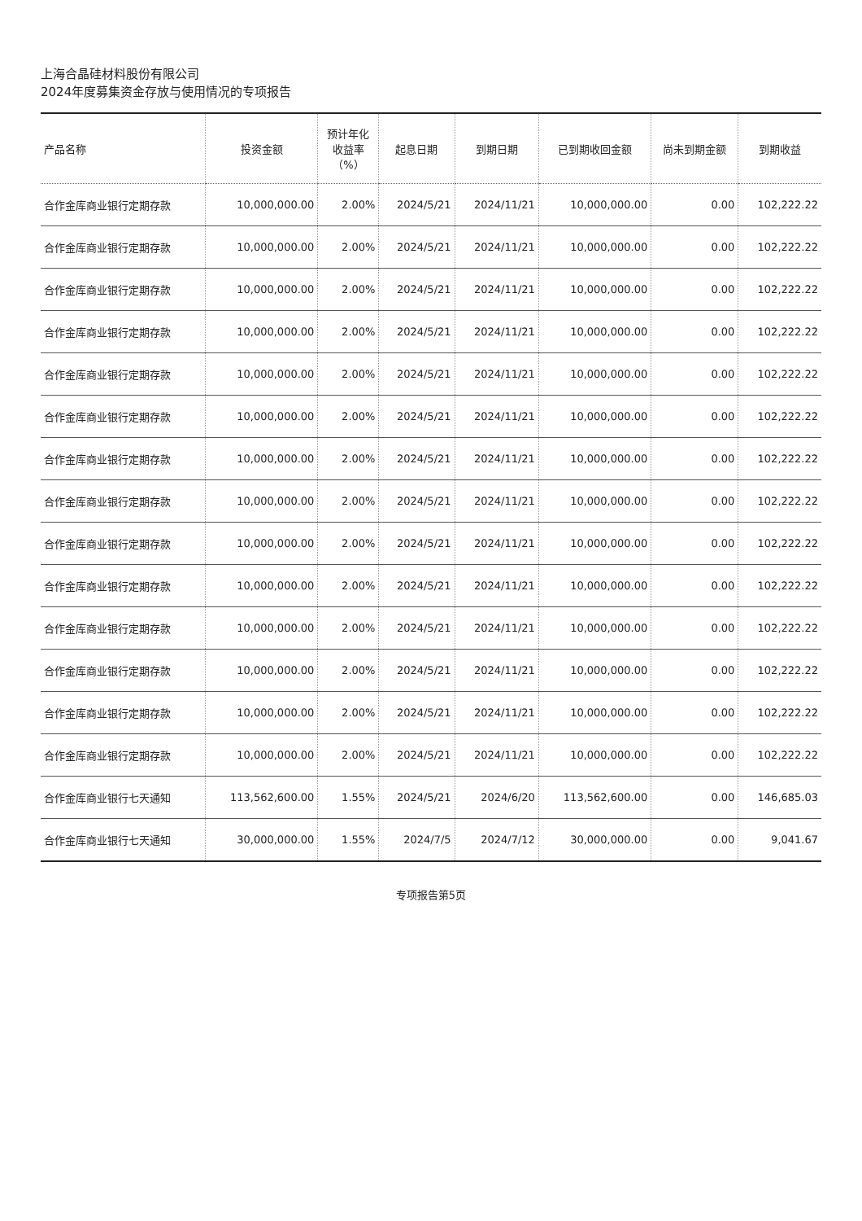上海合晶硅材料股份有限公司
2024年度募集资金存放与使用情况的专项报告
| 产品名称 | 投资金额 | 预计年化 收益率 （%） | 起息日期 | 到期日期 | 已到期收回金额 | 尚未到期金额 | 到期收益 |
| --- | --- | --- | --- | --- | --- | --- | --- |
| 合作金库商业银行定期存款 | 10,000,000.00 | 2.00% | 2024/5/21 | 2024/11/21 | 10,000,000.00 | 0.00 | 102,222.22 |
| 合作金库商业银行定期存款 | 10,000,000.00 | 2.00% | 2024/5/21 | 2024/11/21 | 10,000,000.00 | 0.00 | 102,222.22 |
| 合作金库商业银行定期存款 | 10,000,000.00 | 2.00% | 2024/5/21 | 2024/11/21 | 10,000,000.00 | 0.00 | 102,222.22 |
| 合作金库商业银行定期存款 | 10,000,000.00 | 2.00% | 2024/5/21 | 2024/11/21 | 10,000,000.00 | 0.00 | 102,222.22 |
| 合作金库商业银行定期存款 | 10,000,000.00 | 2.00% | 2024/5/21 | 2024/11/21 | 10,000,000.00 | 0.00 | 102,222.22 |
| 合作金库商业银行定期存款 | 10,000,000.00 | 2.00% | 2024/5/21 | 2024/11/21 | 10,000,000.00 | 0.00 | 102,222.22 |
| 合作金库商业银行定期存款 | 10,000,000.00 | 2.00% | 2024/5/21 | 2024/11/21 | 10,000,000.00 | 0.00 | 102,222.22 |
| 合作金库商业银行定期存款 | 10,000,000.00 | 2.00% | 2024/5/21 | 2024/11/21 | 10,000,000.00 | 0.00 | 102,222.22 |
| 合作金库商业银行定期存款 | 10,000,000.00 | 2.00% | 2024/5/21 | 2024/11/21 | 10,000,000.00 | 0.00 | 102,222.22 |
| 合作金库商业银行定期存款 | 10,000,000.00 | 2.00% | 2024/5/21 | 2024/11/21 | 10,000,000.00 | 0.00 | 102,222.22 |
| 合作金库商业银行定期存款 | 10,000,000.00 | 2.00% | 2024/5/21 | 2024/11/21 | 10,000,000.00 | 0.00 | 102,222.22 |
| 合作金库商业银行定期存款 | 10,000,000.00 | 2.00% | 2024/5/21 | 2024/11/21 | 10,000,000.00 | 0.00 | 102,222.22 |
| 合作金库商业银行定期存款 | 10,000,000.00 | 2.00% | 2024/5/21 | 2024/11/21 | 10,000,000.00 | 0.00 | 102,222.22 |
| 合作金库商业银行定期存款 | 10,000,000.00 | 2.00% | 2024/5/21 | 2024/11/21 | 10,000,000.00 | 0.00 | 102,222.22 |
| 合作金库商业银行七天通知 | 113,562,600.00 | 1.55% | 2024/5/21 | 2024/6/20 | 113,562,600.00 | 0.00 | 146,685.03 |
| 合作金库商业银行七天通知 | 30,000,000.00 | 1.55% | 2024/7/5 | 2024/7/12 | 30,000,000.00 | 0.00 | 9,041.67 |
专项报告第5页